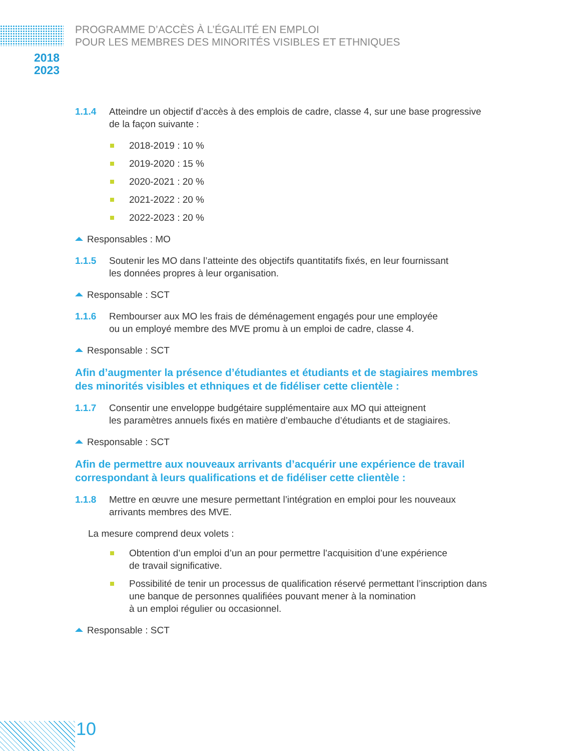PROGRAMME D’ACCÈS À L’ÉGALITÉ EN EMPLOI
POUR LES MEMBRES DES MINORITÉS VISIBLES ET ETHNIQUES
2018
2023
1.1.4 Atteindre un objectif d’accès à des emplois de cadre, classe 4, sur une base progressive de la façon suivante :
2018-2019 : 10 %
2019-2020 : 15 %
2020-2021 : 20 %
2021-2022 : 20 %
2022-2023 : 20 %
Responsables : MO
1.1.5 Soutenir les MO dans l’atteinte des objectifs quantitatifs fixés, en leur fournissant
les données propres à leur organisation.
Responsable : SCT
1.1.6 Rembourser aux MO les frais de déménagement engagés pour une employée
ou un employé membre des MVE promu à un emploi de cadre, classe 4.
Responsable : SCT
Afin d’augmenter la présence d’étudiantes et étudiants et de stagiaires membres des minorités visibles et ethniques et de fidéliser cette clientèle :
1.1.7 Consentir une enveloppe budgétaire supplémentaire aux MO qui atteignent
les paramètres annuels fixés en matière d’embauche d’étudiants et de stagiaires.
Responsable : SCT
Afin de permettre aux nouveaux arrivants d’acquérir une expérience de travail correspondant à leurs qualifications et de fidéliser cette clientèle :
1.1.8 Mettre en œuvre une mesure permettant l’intégration en emploi pour les nouveaux arrivants membres des MVE.
La mesure comprend deux volets :
Obtention d’un emploi d’un an pour permettre l’acquisition d’une expérience
de travail significative.
Possibilité de tenir un processus de qualification réservé permettant l’inscription dans une banque de personnes qualifiées pouvant mener à la nomination
à un emploi régulier ou occasionnel.
Responsable : SCT
10